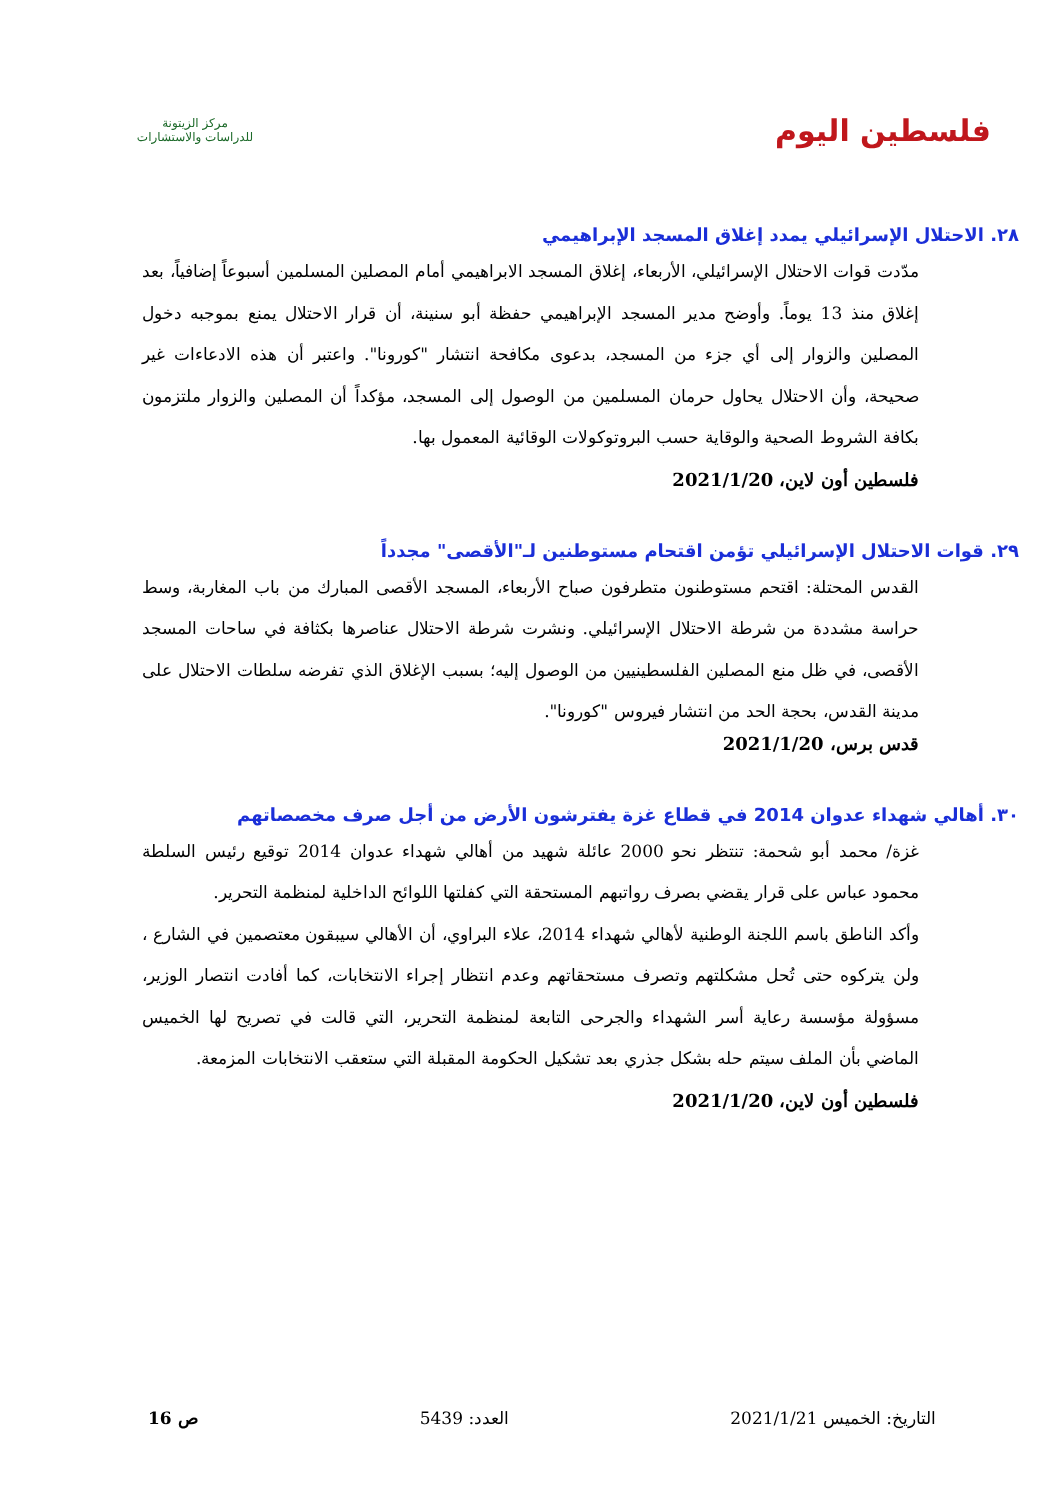فلسطين اليوم
مركز الزيتونة
للدراسات والاستشارات
٢٨. الاحتلال الإسرائيلي يمدد إغلاق المسجد الإبراهيمي
مدّدت قوات الاحتلال الإسرائيلي، الأربعاء، إغلاق المسجد الابراهيمي أمام المصلين المسلمين أسبوعاً إضافياً، بعد إغلاق منذ 13 يوماً. وأوضح مدير المسجد الإبراهيمي حفظة أبو سنينة، أن قرار الاحتلال يمنع بموجبه دخول المصلين والزوار إلى أي جزء من المسجد، بدعوى مكافحة انتشار "كورونا". واعتبر أن هذه الادعاءات غير صحيحة، وأن الاحتلال يحاول حرمان المسلمين من الوصول إلى المسجد، مؤكداً أن المصلين والزوار ملتزمون بكافة الشروط الصحية والوقاية حسب البروتوكولات الوقائية المعمول بها.
فلسطين أون لاين، 2021/1/20
٢٩. قوات الاحتلال الإسرائيلي تؤمن اقتحام مستوطنين لـ"الأقصى" مجدداً
القدس المحتلة: اقتحم مستوطنون متطرفون صباح الأربعاء، المسجد الأقصى المبارك من باب المغاربة، وسط حراسة مشددة من شرطة الاحتلال الإسرائيلي. ونشرت شرطة الاحتلال عناصرها بكثافة في ساحات المسجد الأقصى، في ظل منع المصلين الفلسطينيين من الوصول إليه؛ بسبب الإغلاق الذي تفرضه سلطات الاحتلال على مدينة القدس، بحجة الحد من انتشار فيروس "كورونا".
قدس برس، 2021/1/20
٣٠. أهالي شهداء عدوان 2014 في قطاع غزة يفترشون الأرض من أجل صرف مخصصاتهم
غزة/ محمد أبو شحمة: تنتظر نحو 2000 عائلة شهيد من أهالي شهداء عدوان 2014 توقيع رئيس السلطة محمود عباس على قرار يقضي بصرف رواتبهم المستحقة التي كفلتها اللوائح الداخلية لمنظمة التحرير.
وأكد الناطق باسم اللجنة الوطنية لأهالي شهداء 2014، علاء البراوي، أن الأهالي سيبقون معتصمين في الشارع ، ولن يتركوه حتى تُحل مشكلتهم وتصرف مستحقاتهم وعدم انتظار إجراء الانتخابات، كما أفادت انتصار الوزير، مسؤولة مؤسسة رعاية أسر الشهداء والجرحى التابعة لمنظمة التحرير، التي قالت في تصريح لها الخميس الماضي بأن الملف سيتم حله بشكل جذري بعد تشكيل الحكومة المقبلة التي ستعقب الانتخابات المزمعة.
فلسطين أون لاين، 2021/1/20
التاريخ: الخميس 2021/1/21 العدد: 5439 ص 16